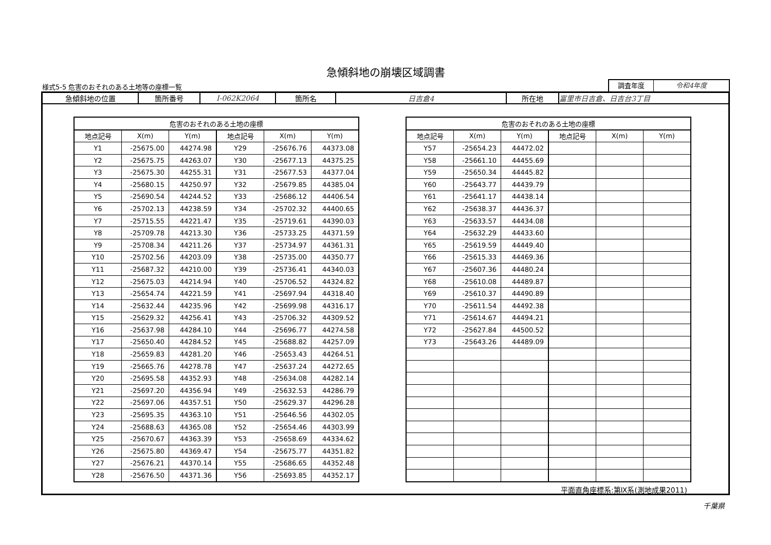急傾斜地の崩壊区域調書
様式5-5 危害のおそれのある土地等の座標一覧
調査年度 令和4年度
| 急傾斜地の位置 | 箇所番号 | Ⅰ-062K2064 | 箇所名 | 日吉倉4 | 所在地 | 富里市日吉倉、日吉台3丁目 |
| 危害のおそれのある土地の座標 | | | | | |
| --- | --- | --- | --- | --- | --- |
| 地点記号 | X(m) | Y(m) | 地点記号 | X(m) | Y(m) |
| Y1 | -25675.00 | 44274.98 | Y29 | -25676.76 | 44373.08 |
| Y2 | -25675.75 | 44263.07 | Y30 | -25677.13 | 44375.25 |
| Y3 | -25675.30 | 44255.31 | Y31 | -25677.53 | 44377.04 |
| Y4 | -25680.15 | 44250.97 | Y32 | -25679.85 | 44385.04 |
| Y5 | -25690.54 | 44244.52 | Y33 | -25686.12 | 44406.54 |
| Y6 | -25702.13 | 44238.59 | Y34 | -25702.32 | 44400.65 |
| Y7 | -25715.55 | 44221.47 | Y35 | -25719.61 | 44390.03 |
| Y8 | -25709.78 | 44213.30 | Y36 | -25733.25 | 44371.59 |
| Y9 | -25708.34 | 44211.26 | Y37 | -25734.97 | 44361.31 |
| Y10 | -25702.56 | 44203.09 | Y38 | -25735.00 | 44350.77 |
| Y11 | -25687.32 | 44210.00 | Y39 | -25736.41 | 44340.03 |
| Y12 | -25675.03 | 44214.94 | Y40 | -25706.52 | 44324.82 |
| Y13 | -25654.74 | 44221.59 | Y41 | -25697.94 | 44318.40 |
| Y14 | -25632.44 | 44235.96 | Y42 | -25699.98 | 44316.17 |
| Y15 | -25629.32 | 44256.41 | Y43 | -25706.32 | 44309.52 |
| Y16 | -25637.98 | 44284.10 | Y44 | -25696.77 | 44274.58 |
| Y17 | -25650.40 | 44284.52 | Y45 | -25688.82 | 44257.09 |
| Y18 | -25659.83 | 44281.20 | Y46 | -25653.43 | 44264.51 |
| Y19 | -25665.76 | 44278.78 | Y47 | -25637.24 | 44272.65 |
| Y20 | -25695.58 | 44352.93 | Y48 | -25634.08 | 44282.14 |
| Y21 | -25697.20 | 44356.94 | Y49 | -25632.53 | 44286.79 |
| Y22 | -25697.06 | 44357.51 | Y50 | -25629.37 | 44296.28 |
| Y23 | -25695.35 | 44363.10 | Y51 | -25646.56 | 44302.05 |
| Y24 | -25688.63 | 44365.08 | Y52 | -25654.46 | 44303.99 |
| Y25 | -25670.67 | 44363.39 | Y53 | -25658.69 | 44334.62 |
| Y26 | -25675.80 | 44369.47 | Y54 | -25675.77 | 44351.82 |
| Y27 | -25676.21 | 44370.14 | Y55 | -25686.65 | 44352.48 |
| Y28 | -25676.50 | 44371.36 | Y56 | -25693.85 | 44352.17 |
| 危害のおそれのある土地の座標 | | | | | |
| --- | --- | --- | --- | --- | --- |
| 地点記号 | X(m) | Y(m) | 地点記号 | X(m) | Y(m) |
| Y57 | -25654.23 | 44472.02 | | | |
| Y58 | -25661.10 | 44455.69 | | | |
| Y59 | -25650.34 | 44445.82 | | | |
| Y60 | -25643.77 | 44439.79 | | | |
| Y61 | -25641.17 | 44438.14 | | | |
| Y62 | -25638.37 | 44436.37 | | | |
| Y63 | -25633.57 | 44434.08 | | | |
| Y64 | -25632.29 | 44433.60 | | | |
| Y65 | -25619.59 | 44449.40 | | | |
| Y66 | -25615.33 | 44469.36 | | | |
| Y67 | -25607.36 | 44480.24 | | | |
| Y68 | -25610.08 | 44489.87 | | | |
| Y69 | -25610.37 | 44490.89 | | | |
| Y70 | -25611.54 | 44492.38 | | | |
| Y71 | -25614.67 | 44494.21 | | | |
| Y72 | -25627.84 | 44500.52 | | | |
| Y73 | -25643.26 | 44489.09 | | | |
平面直角座標系:第Ⅸ系(測地成果2011)
千葉県